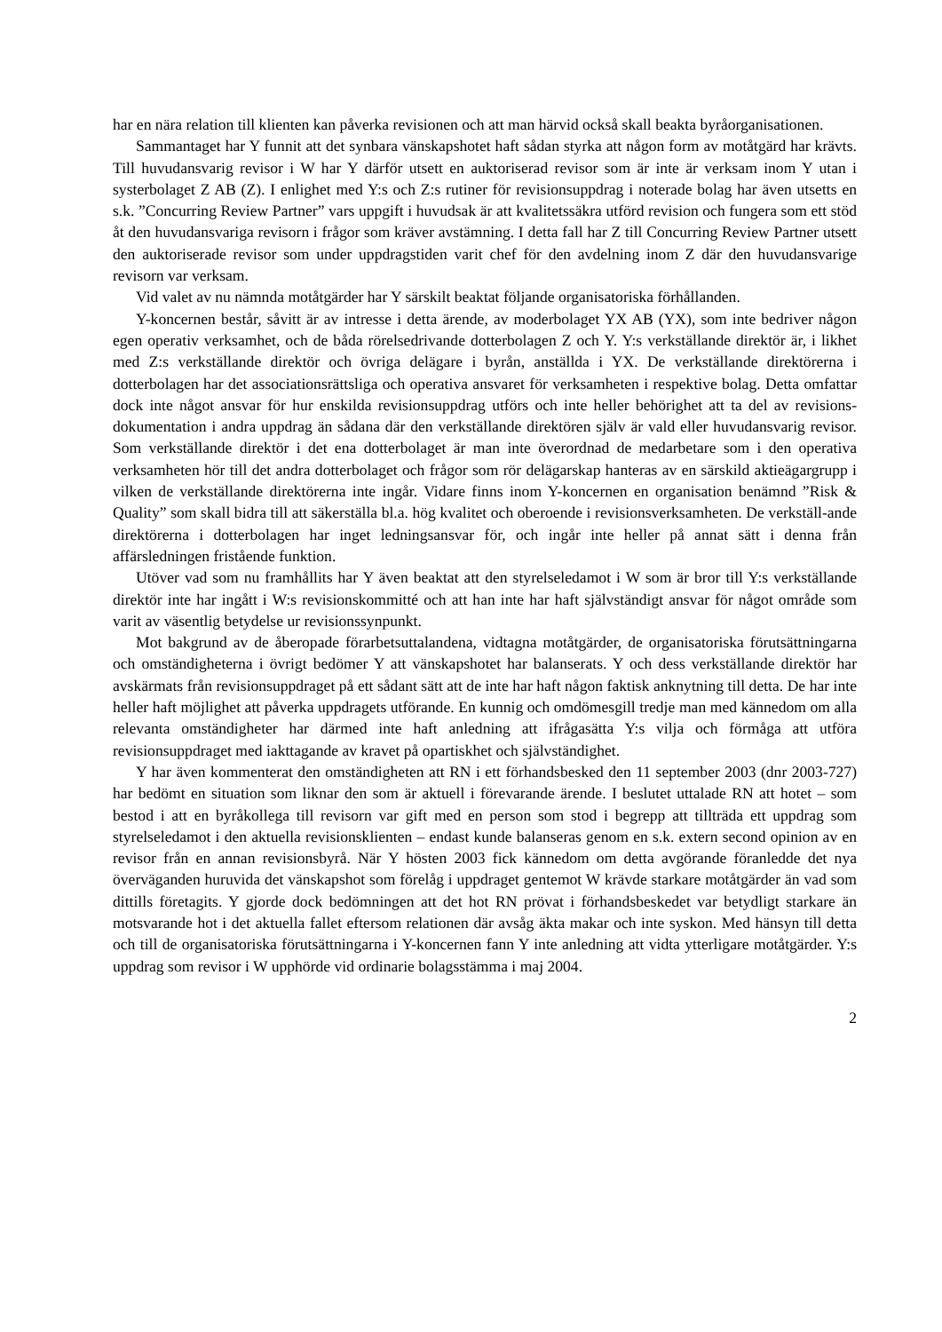har en nära relation till klienten kan påverka revisionen och att man härvid också skall beakta byråorganisationen.
Sammantaget har Y funnit att det synbara vänskapshotet haft sådan styrka att någon form av motåtgärd har krävts. Till huvudansvarig revisor i W har Y därför utsett en auktoriserad revisor som är inte är verksam inom Y utan i systerbolaget Z AB (Z). I enlighet med Y:s och Z:s rutiner för revisionsuppdrag i noterade bolag har även utsetts en s.k. ”Concurring Review Partner” vars uppgift i huvudsak är att kvalitetssäkra utförd revision och fungera som ett stöd åt den huvudansvariga revisorn i frågor som kräver avstämning. I detta fall har Z till Concurring Review Partner utsett den auktoriserade revisor som under uppdragstiden varit chef för den avdelning inom Z där den huvudansvarige revisorn var verksam.
Vid valet av nu nämnda motåtgärder har Y särskilt beaktat följande organisatoriska förhållanden.
Y-koncernen består, såvitt är av intresse i detta ärende, av moderbolaget YX AB (YX), som inte bedriver någon egen operativ verksamhet, och de båda rörelsedrivande dotterbolagen Z och Y. Y:s verkställande direktör är, i likhet med Z:s verkställande direktör och övriga delägare i byrån, anställda i YX. De verkställande direktörerna i dotterbolagen har det associationsrättsliga och operativa ansvaret för verksamheten i respektive bolag. Detta omfattar dock inte något ansvar för hur enskilda revisionsuppdrag utförs och inte heller behörighet att ta del av revisions-dokumentation i andra uppdrag än sådana där den verkställande direktören själv är vald eller huvudansvarig revisor. Som verkställande direktör i det ena dotterbolaget är man inte överordnad de medarbetare som i den operativa verksamheten hör till det andra dotterbolaget och frågor som rör delägarskap hanteras av en särskild aktieägargrupp i vilken de verkställande direktörerna inte ingår. Vidare finns inom Y-koncernen en organisation benämnd ”Risk & Quality” som skall bidra till att säkerställa bl.a. hög kvalitet och oberoende i revisionsverksamheten. De verkställ-ande direktörerna i dotterbolagen har inget ledningsansvar för, och ingår inte heller på annat sätt i denna från affärsledningen fristående funktion.
Utöver vad som nu framhållits har Y även beaktat att den styrelseledamot i W som är bror till Y:s verkställande direktör inte har ingått i W:s revisionskommitté och att han inte har haft självständigt ansvar för något område som varit av väsentlig betydelse ur revisionssynpunkt.
Mot bakgrund av de åberopade förarbetsuttalandena, vidtagna motåtgärder, de organisatoriska förutsättningarna och omständigheterna i övrigt bedömer Y att vänskapshotet har balanserats. Y och dess verkställande direktör har avskärmats från revisionsuppdraget på ett sådant sätt att de inte har haft någon faktisk anknytning till detta. De har inte heller haft möjlighet att påverka uppdragets utförande. En kunnig och omdömesgill tredje man med kännedom om alla relevanta omständigheter har därmed inte haft anledning att ifrågasätta Y:s vilja och förmåga att utföra revisionsuppdraget med iakttagande av kravet på opartiskhet och självständighet.
Y har även kommenterat den omständigheten att RN i ett förhandsbesked den 11 september 2003 (dnr 2003-727) har bedömt en situation som liknar den som är aktuell i förevarande ärende. I beslutet uttalade RN att hotet – som bestod i att en byråkollega till revisorn var gift med en person som stod i begrepp att tillträda ett uppdrag som styrelseledamot i den aktuella revisionsklienten – endast kunde balanseras genom en s.k. extern second opinion av en revisor från en annan revisionsbyrå. När Y hösten 2003 fick kännedom om detta avgörande föranledde det nya överväganden huruvida det vänskapshot som förelåg i uppdraget gentemot W krävde starkare motåtgärder än vad som dittills företagits. Y gjorde dock bedömningen att det hot RN prövat i förhandsbeskedet var betydligt starkare än motsvarande hot i det aktuella fallet eftersom relationen där avsåg äkta makar och inte syskon. Med hänsyn till detta och till de organisatoriska förutsättningarna i Y-koncernen fann Y inte anledning att vidta ytterligare motåtgärder. Y:s uppdrag som revisor i W upphörde vid ordinarie bolagsstämma i maj 2004.
2